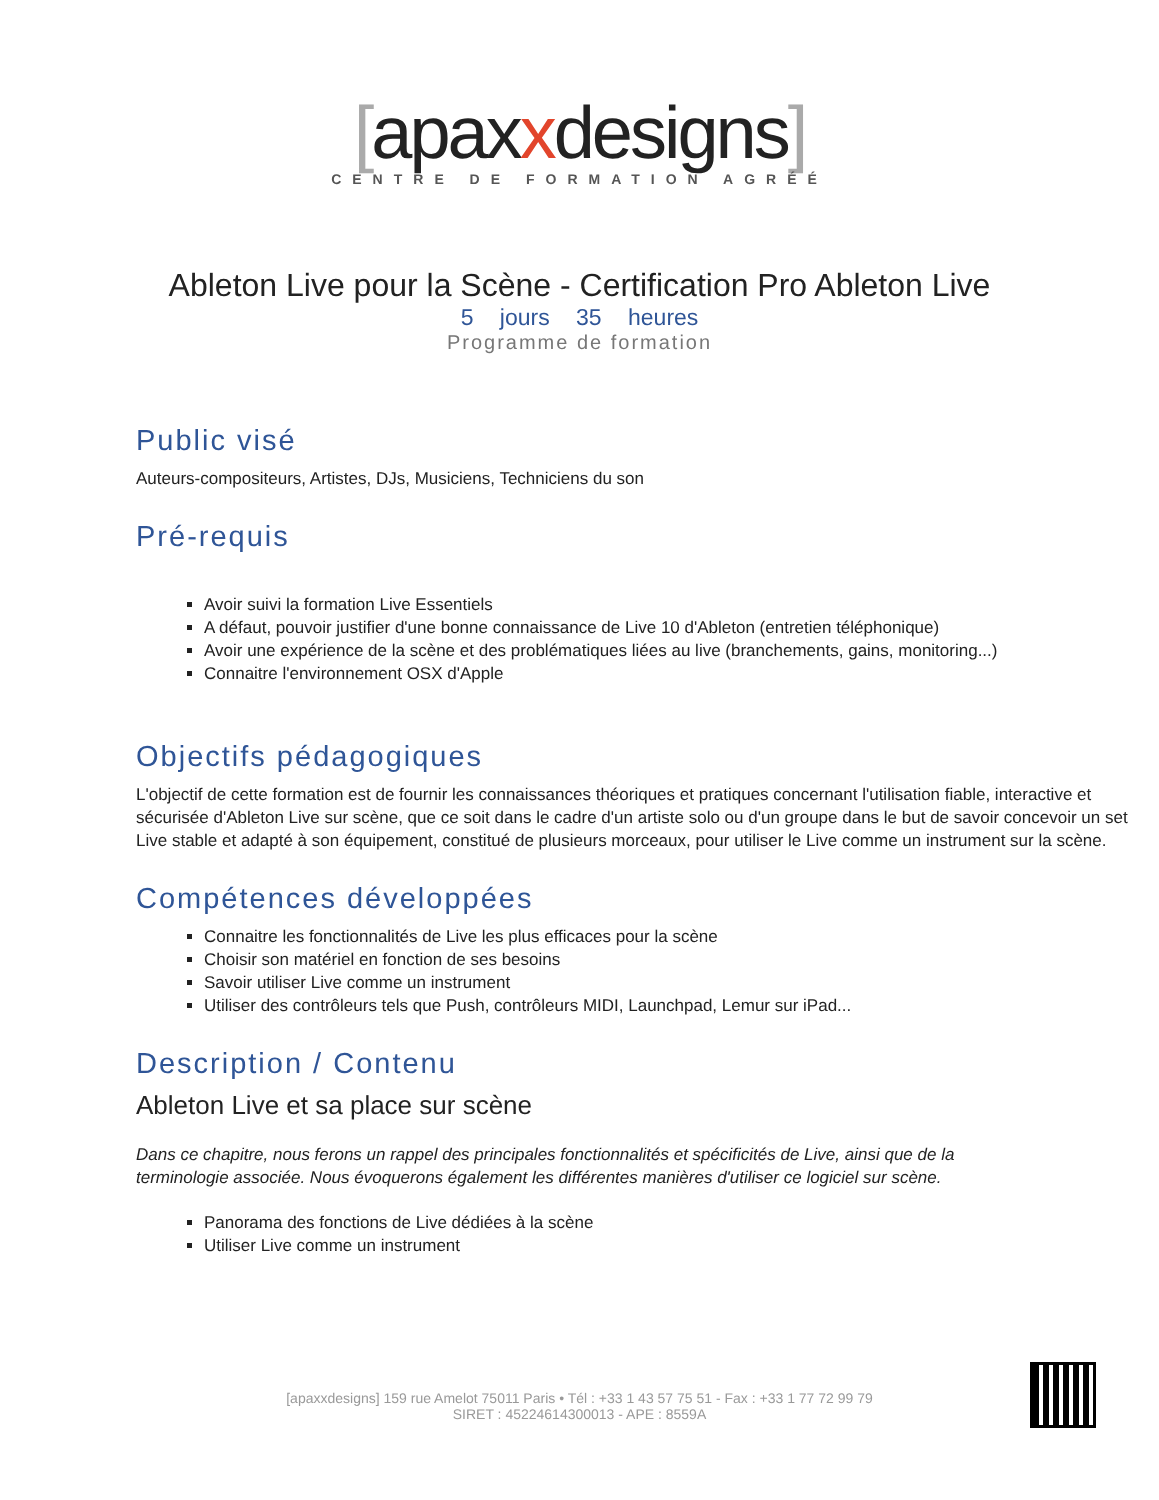[apaxxdesigns]
CENTRE DE FORMATION AGRÉÉ
Ableton Live pour la Scène - Certification Pro Ableton Live
5 jours 35 heures
Programme de formation
Public visé
Auteurs-compositeurs, Artistes, DJs, Musiciens, Techniciens du son
Pré-requis
Avoir suivi la formation Live Essentiels
A défaut, pouvoir justifier d'une bonne connaissance de Live 10 d'Ableton (entretien téléphonique)
Avoir une expérience de la scène et des problématiques liées au live (branchements, gains, monitoring...)
Connaitre l'environnement OSX d'Apple
Objectifs pédagogiques
L'objectif de cette formation est de fournir les connaissances théoriques et pratiques concernant l'utilisation fiable, interactive et sécurisée d'Ableton Live sur scène, que ce soit dans le cadre d'un artiste solo ou d'un groupe dans le but de savoir concevoir un set Live stable et adapté à son équipement, constitué de plusieurs morceaux, pour utiliser le Live comme un instrument sur la scène.
Compétences développées
Connaitre les fonctionnalités de Live les plus efficaces pour la scène
Choisir son matériel en fonction de ses besoins
Savoir utiliser Live comme un instrument
Utiliser des contrôleurs tels que Push, contrôleurs MIDI, Launchpad, Lemur sur iPad...
Description / Contenu
Ableton Live et sa place sur scène
Dans ce chapitre, nous ferons un rappel des principales fonctionnalités et spécificités de Live, ainsi que de la terminologie associée. Nous évoquerons également les différentes manières d'utiliser ce logiciel sur scène.
Panorama des fonctions de Live dédiées à la scène
Utiliser Live comme un instrument
[apaxxdesigns] 159 rue Amelot 75011 Paris • Tél : +33 1 43 57 75 51 - Fax : +33 1 77 72 99 79
SIRET : 45224614300013 - APE : 8559A